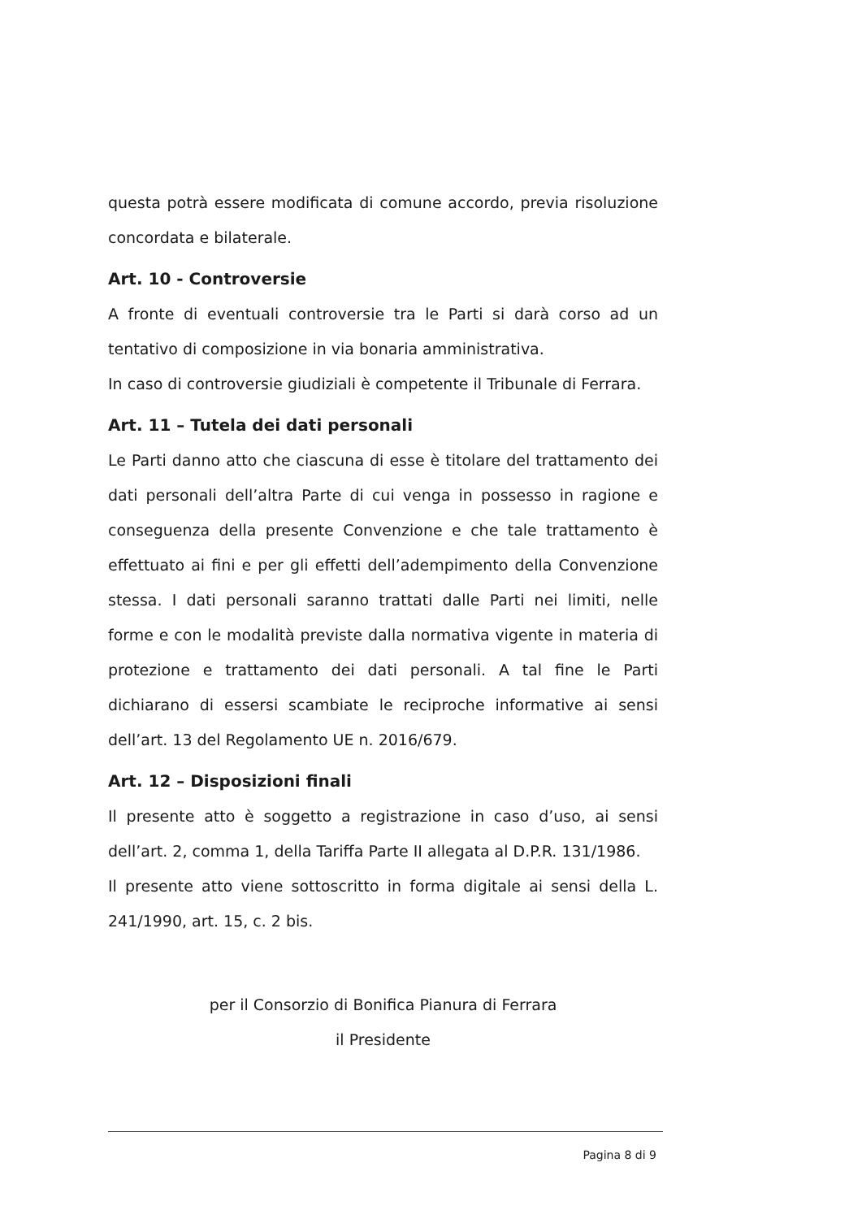questa potrà essere modificata di comune accordo, previa risoluzione concordata e bilaterale.
Art. 10 - Controversie
A fronte di eventuali controversie tra le Parti si darà corso ad un tentativo di composizione in via bonaria amministrativa.
In caso di controversie giudiziali è competente il Tribunale di Ferrara.
Art. 11 – Tutela dei dati personali
Le Parti danno atto che ciascuna di esse è titolare del trattamento dei dati personali dell’altra Parte di cui venga in possesso in ragione e conseguenza della presente Convenzione e che tale trattamento è effettuato ai fini e per gli effetti dell’adempimento della Convenzione stessa. I dati personali saranno trattati dalle Parti nei limiti, nelle forme e con le modalità previste dalla normativa vigente in materia di protezione e trattamento dei dati personali. A tal fine le Parti dichiarano di essersi scambiate le reciproche informative ai sensi dell’art. 13 del Regolamento UE n. 2016/679.
Art. 12 – Disposizioni finali
Il presente atto è soggetto a registrazione in caso d’uso, ai sensi dell’art. 2, comma 1, della Tariffa Parte II allegata al D.P.R. 131/1986.
Il presente atto viene sottoscritto in forma digitale ai sensi della L. 241/1990, art. 15, c. 2 bis.
per il Consorzio di Bonifica Pianura di Ferrara
il Presidente
Pagina 8 di 9